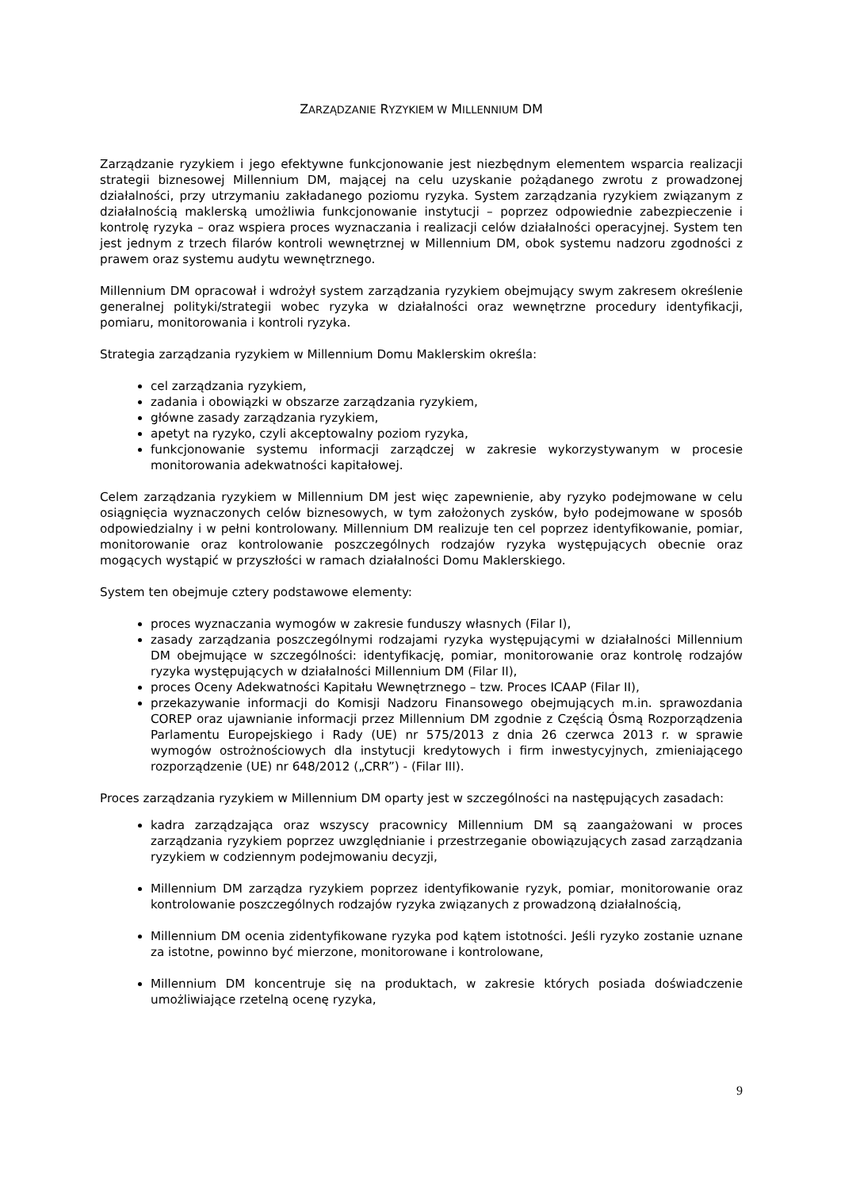ZARZĄDZANIE RYZYKIEM W MILLENNIUM DM
Zarządzanie ryzykiem i jego efektywne funkcjonowanie jest niezbędnym elementem wsparcia realizacji strategii biznesowej Millennium DM, mającej na celu uzyskanie pożądanego zwrotu z prowadzonej działalności, przy utrzymaniu zakładanego poziomu ryzyka. System zarządzania ryzykiem związanym z działalnością maklerską umożliwia funkcjonowanie instytucji – poprzez odpowiednie zabezpieczenie i kontrolę ryzyka – oraz wspiera proces wyznaczania i realizacji celów działalności operacyjnej. System ten jest jednym z trzech filarów kontroli wewnętrznej w Millennium DM, obok systemu nadzoru zgodności z prawem oraz systemu audytu wewnętrznego.
Millennium DM opracował i wdrożył system zarządzania ryzykiem obejmujący swym zakresem określenie generalnej polityki/strategii wobec ryzyka w działalności oraz wewnętrzne procedury identyfikacji, pomiaru, monitorowania i kontroli ryzyka.
Strategia zarządzania ryzykiem w Millennium Domu Maklerskim określa:
cel zarządzania ryzykiem,
zadania i obowiązki w obszarze zarządzania ryzykiem,
główne zasady zarządzania ryzykiem,
apetyt na ryzyko, czyli akceptowalny poziom ryzyka,
funkcjonowanie systemu informacji zarządczej w zakresie wykorzystywanym w procesie monitorowania adekwatności kapitałowej.
Celem zarządzania ryzykiem w Millennium DM jest więc zapewnienie, aby ryzyko podejmowane w celu osiągnięcia wyznaczonych celów biznesowych, w tym założonych zysków, było podejmowane w sposób odpowiedzialny i w pełni kontrolowany. Millennium DM realizuje ten cel poprzez identyfikowanie, pomiar, monitorowanie oraz kontrolowanie poszczególnych rodzajów ryzyka występujących obecnie oraz mogących wystąpić w przyszłości w ramach działalności Domu Maklerskiego.
System ten obejmuje cztery podstawowe elementy:
proces wyznaczania wymogów w zakresie funduszy własnych (Filar I),
zasady zarządzania poszczególnymi rodzajami ryzyka występującymi w działalności Millennium DM obejmujące w szczególności: identyfikację, pomiar, monitorowanie oraz kontrolę rodzajów ryzyka występujących w działalności Millennium DM (Filar II),
proces Oceny Adekwatności Kapitału Wewnętrznego – tzw. Proces ICAAP (Filar II),
przekazywanie informacji do Komisji Nadzoru Finansowego obejmujących m.in. sprawozdania COREP oraz ujawnianie informacji przez Millennium DM zgodnie z Częścią Ósmą Rozporządzenia Parlamentu Europejskiego i Rady (UE) nr 575/2013 z dnia 26 czerwca 2013 r. w sprawie wymogów ostrożnościowych dla instytucji kredytowych i firm inwestycyjnych, zmieniającego rozporządzenie (UE) nr 648/2012 („CRR”) - (Filar III).
Proces zarządzania ryzykiem w Millennium DM oparty jest w szczególności na następujących zasadach:
kadra zarządzająca oraz wszyscy pracownicy Millennium DM są zaangażowani w proces zarządzania ryzykiem poprzez uwzględnianie i przestrzeganie obowiązujących zasad zarządzania ryzykiem w codziennym podejmowaniu decyzji,
Millennium DM zarządza ryzykiem poprzez identyfikowanie ryzyk, pomiar, monitorowanie oraz kontrolowanie poszczególnych rodzajów ryzyka związanych z prowadzoną działalnością,
Millennium DM ocenia zidentyfikowane ryzyka pod kątem istotności. Jeśli ryzyko zostanie uznane za istotne, powinno być mierzone, monitorowane i kontrolowane,
Millennium DM koncentruje się na produktach, w zakresie których posiada doświadczenie umożliwiające rzetelną ocenę ryzyka,
9